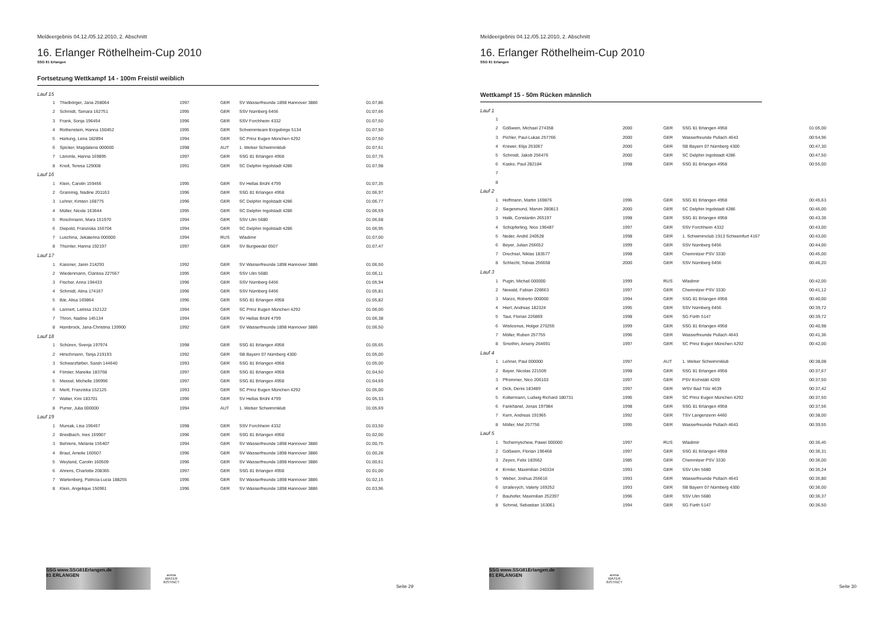Meldeergebnis 04.12./05.12.2010, 2. Abschnitt
16. Erlanger Röthelheim-Cup 2010
SSG 81 Erlangen
Fortsetzung Wettkampf 14 - 100m Freistil weiblich
| Lauf 15 | | | | | |
| 1 | Thielbörger, Jana 258064 | 1997 | GER | SV Wasserfreunde 1898 Hannover 3886 | 01:07,86 |
| 2 | Schmidt, Tamara 162751 | 1995 | GER | SSV Nürnberg 6456 | 01:07,66 |
| 3 | Frank, Sonja 196454 | 1996 | GER | SSV Forchheim 4332 | 01:07,50 |
| 4 | Rothenstein, Hanna 150452 | 1995 | GER | Schwimmteam Erzgebirge 5134 | 01:07,50 |
| 5 | Hartung, Lena 182894 | 1994 | GER | SC Prinz Eugen München 4292 | 01:07,50 |
| 6 | Spicker, Magdalena 000000 | 1998 | AUT | 1. Welser Schwimmklub | 01:07,61 |
| 7 | Lämmle, Hanna 169895 | 1997 | GER | SSG 81 Erlangen 4958 | 01:07,76 |
| 8 | Knoll, Teresa 129008 | 1991 | GER | SC Delphin Ingolstadt 4286 | 01:07,98 |
| Lauf 16 | | | | | |
| 1 | Klein, Carolin 159456 | 1995 | GER | SV Hellas Brühl 4799 | 01:07,35 |
| 2 | Grammig, Nadine 201163 | 1996 | GER | SSG 81 Erlangen 4958 | 01:06,97 |
| 3 | Lehrer, Kirsten 168775 | 1996 | GER | SC Delphin Ingolstadt 4286 | 01:06,77 |
| 4 | Müller, Nicole 163644 | 1995 | GER | SC Delphin Ingolstadt 4286 | 01:06,59 |
| 5 | Roschmann, Mara 151970 | 1994 | GER | SSV Ulm 5680 | 01:06,68 |
| 6 | Diepold, Franziska 156704 | 1994 | GER | SC Delphin Ingolstadt 4286 | 01:06,95 |
| 7 | Luschina, Jekaterina 000000 | 1994 | RUS | Wladimir | 01:07,00 |
| 8 | Thümler, Hanna 192197 | 1997 | GER | SV Burgwedel 6507 | 01:07,47 |
| Lauf 17 | | | | | |
| 1 | Kassner, Janin 214293 | 1992 | GER | SV Wasserfreunde 1898 Hannover 3886 | 01:06,50 |
| 2 | Wiedenmann, Clarissa 227567 | 1995 | GER | SSV Ulm 5680 | 01:06,11 |
| 3 | Fischer, Anna 194433 | 1996 | GER | SSV Nürnberg 6456 | 01:05,94 |
| 4 | Schmidt, Alina 174167 | 1996 | GER | SSV Nürnberg 6456 | 01:05,81 |
| 5 | Bär, Alisa 169864 | 1996 | GER | SSG 81 Erlangen 4958 | 01:05,82 |
| 6 | Lannert, Larissa 152122 | 1994 | GER | SC Prinz Eugen München 4292 | 01:06,00 |
| 7 | Thron, Nadine 145134 | 1994 | GER | SV Hellas Brühl 4799 | 01:06,38 |
| 8 | Hambrock, Jana-Christina 139900 | 1992 | GER | SV Wasserfreunde 1898 Hannover 3886 | 01:06,50 |
| Lauf 18 | | | | | |
| 1 | Schüren, Svenja 197974 | 1998 | GER | SSG 81 Erlangen 4958 | 01:05,65 |
| 2 | Hirschmann, Tanja 219193 | 1992 | GER | SB Bayern 07 Nürnberg 4300 | 01:05,00 |
| 3 | Schwarzfärber, Sarah 144640 | 1993 | GER | SSG 81 Erlangen 4958 | 01:05,00 |
| 4 | Förster, Mareike 183768 | 1997 | GER | SSG 81 Erlangen 4958 | 01:04,50 |
| 5 | Messel, Michelle 196996 | 1997 | GER | SSG 81 Erlangen 4958 | 01:04,69 |
| 6 | Mertl, Franziska 152125 | 1993 | GER | SC Prinz Eugen München 4292 | 01:05,00 |
| 7 | Walter, Kim 183701 | 1996 | GER | SV Hellas Brühl 4799 | 01:05,33 |
| 8 | Purrer, Julia 000000 | 1994 | AUT | 1. Welser Schwimmklub | 01:05,69 |
| Lauf 19 | | | | | |
| 1 | Mursak, Lisa 196457 | 1998 | GER | SSV Forchheim 4332 | 01:03,50 |
| 2 | Breidbach, Ines 169907 | 1996 | GER | SSG 81 Erlangen 4958 | 01:02,00 |
| 3 | Behrens, Melanie 155407 | 1994 | GER | SV Wasserfreunde 1898 Hannover 3886 | 01:00,75 |
| 4 | Braul, Amelie 160507 | 1996 | GER | SV Wasserfreunde 1898 Hannover 3886 | 01:00,28 |
| 5 | Weyland, Carolin 160509 | 1996 | GER | SV Wasserfreunde 1898 Hannover 3886 | 01:00,61 |
| 6 | Ahrens, Charlotte 208365 | 1997 | GER | SSG 81 Erlangen 4958 | 01:01,00 |
| 7 | Wartenberg, Patricia-Lucia 188255 | 1996 | GER | SV Wasserfreunde 1898 Hannover 3886 | 01:02,15 |
| 8 | Klein, Angelique 150961 | 1996 | GER | SV Wasserfreunde 1898 Hannover 3886 | 01:03,96 |
SSG www.SSG81Erlangen.de
81 ERLANGEN
arena
WATER INSTINCT
Seite 29
Meldeergebnis 04.12./05.12.2010, 2. Abschnitt
16. Erlanger Röthelheim-Cup 2010
SSG 81 Erlangen
Wettkampf 15 - 50m Rücken männlich
| Lauf 1 | | | | | |
| 1 | | | | | |
| 2 | Gößwein, Michael 274358 | 2000 | GER | SSG 81 Erlangen 4958 | 01:05,00 |
| 3 | Pichler, Paul-Lukas 257766 | 2000 | GER | Wasserfreunde Pullach 4643 | 00:54,96 |
| 4 | Krewer, Elija 253067 | 2000 | GER | SB Bayern 07 Nürnberg 4300 | 00:47,30 |
| 5 | Schmidt, Jakob 256476 | 2000 | GER | SC Delphin Ingolstadt 4286 | 00:47,50 |
| 6 | Kasko, Paul 282184 | 1998 | GER | SSG 81 Erlangen 4958 | 00:55,00 |
| 7 | | | | | |
| 8 | | | | | |
| Lauf 2 | | | | | |
| 1 | Hoffmann, Martin 169876 | 1996 | GER | SSG 81 Erlangen 4958 | 00:45,63 |
| 2 | Siegesmund, Marvin 280813 | 2000 | GER | SC Delphin Ingolstadt 4286 | 00:45,00 |
| 3 | Halik, Constantin 265197 | 1998 | GER | SSG 81 Erlangen 4958 | 00:43,36 |
| 4 | Schüpferling, Nico 196487 | 1997 | GER | SSV Forchheim 4332 | 00:43,00 |
| 5 | Neder, André 240528 | 1998 | GER | 1. Schwimmclub 1913 Schweinfurt 4167 | 00:43,00 |
| 6 | Beyer, Julian 256652 | 1999 | GER | SSV Nürnberg 6456 | 00:44,00 |
| 7 | Drechsel, Niklas 183577 | 1998 | GER | Chemnitzer PSV 3330 | 00:45,00 |
| 8 | Schlecht, Tobias 256658 | 2000 | GER | SSV Nürnberg 6456 | 00:46,20 |
| Lauf 3 | | | | | |
| 1 | Pugin, Michail 000000 | 1999 | RUS | Wladimir | 00:42,00 |
| 2 | Newald, Fabian 228663 | 1997 | GER | Chemnitzer PSV 3330 | 00:41,12 |
| 3 | Marzo, Roberto 000000 | 1994 | GER | SSG 81 Erlangen 4958 | 00:40,00 |
| 4 | Hierl, Andreas 182324 | 1995 | GER | SSV Nürnberg 6456 | 00:39,72 |
| 5 | Taut, Florian 226869 | 1998 | GER | SG Fürth 5147 | 00:39,72 |
| 6 | Wislicenus, Holger 270255 | 1999 | GER | SSG 81 Erlangen 4958 | 00:40,98 |
| 7 | Möller, Ruben 257755 | 1996 | GER | Wasserfreunde Pullach 4643 | 00:41,36 |
| 8 | Smothin, Arseny 264691 | 1997 | GER | SC Prinz Eugen München 4292 | 00:42,00 |
| Lauf 4 | | | | | |
| 1 | Lehner, Paul 000000 | 1997 | AUT | 1. Welser Schwimmklub | 00:38,08 |
| 2 | Bayer, Nicolas 221509 | 1998 | GER | SSG 81 Erlangen 4958 | 00:37,67 |
| 3 | Pfrommer, Nico 206103 | 1997 | GER | PSV Eichstätt 4269 | 00:37,50 |
| 4 | Dick, Denis 183489 | 1997 | GER | WSV Bad Tölz 4639 | 00:37,42 |
| 5 | Koltermann, Ludwig Richard 180731 | 1996 | GER | SC Prinz Eugen München 4292 | 00:37,50 |
| 6 | Fankhänel, Jonas 197984 | 1998 | GER | SSG 81 Erlangen 4958 | 00:37,56 |
| 7 | Kern, Andreas 191965 | 1992 | GER | TSV Langenzenn 4460 | 00:38,00 |
| 8 | Möller, Mel 257756 | 1995 | GER | Wasserfreunde Pullach 4643 | 00:39,55 |
| Lauf 5 | | | | | |
| 1 | Tschernyschew, Pawel 000000 | 1997 | RUS | Wladimir | 00:36,45 |
| 2 | Gößwein, Florian 196468 | 1997 | GER | SSG 81 Erlangen 4958 | 00:36,31 |
| 3 | Zeyen, Felix 183562 | 1985 | GER | Chemnitzer PSV 3330 | 00:36,00 |
| 4 | Ermler, Maximilian 240334 | 1993 | GER | SSV Ulm 5680 | 00:35,24 |
| 5 | Weber, Joshua 256616 | 1993 | GER | Wasserfreunde Pullach 4643 | 00:35,80 |
| 6 | Izrailevych, Valeriy 169252 | 1993 | GER | SB Bayern 07 Nürnberg 4300 | 00:36,00 |
| 7 | Bauhofer, Maximilian 252397 | 1996 | GER | SSV Ulm 5680 | 00:36,37 |
| 8 | Schmid, Sebastian 163061 | 1994 | GER | SG Fürth 5147 | 00:36,50 |
SSG www.SSG81Erlangen.de
81 ERLANGEN
arena
WATER INSTINCT
Seite 30